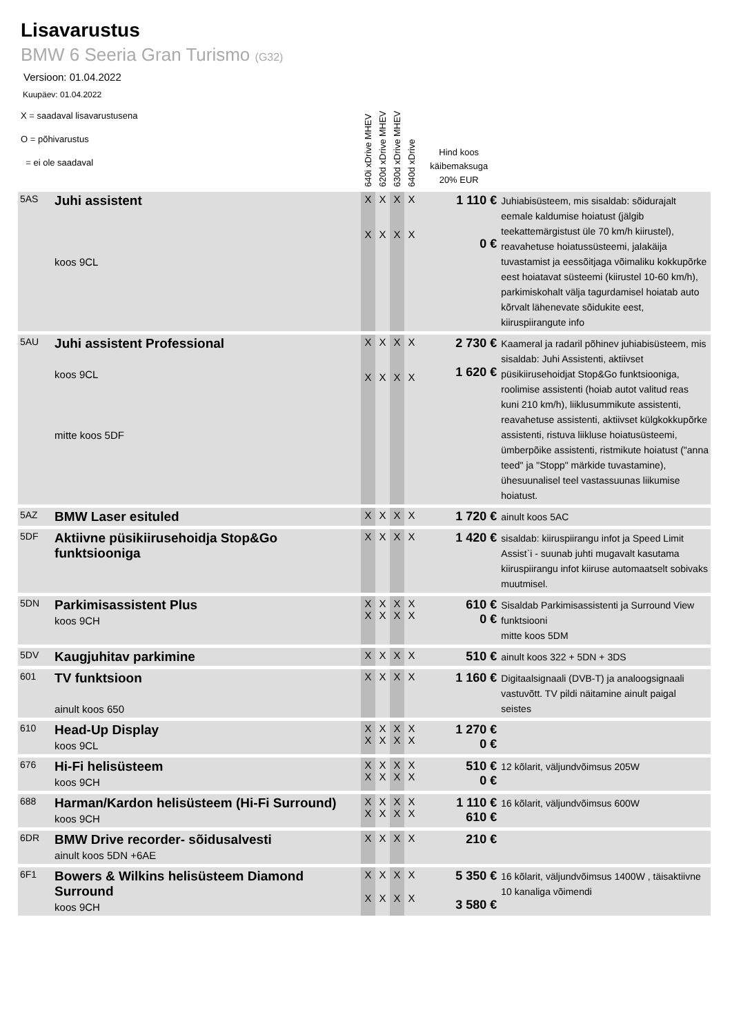Lisavarustus
BMW 6 Seeria Gran Turismo (G32)
Versioon: 01.04.2022
Kuupäev: 01.04.2022
| X = saadaval lisavarustusena O = põhivarustus = ei ole saadaval | | 640i xDrive MHEV | 620d xDrive MHEV | 630d xDrive MHEV | 640d xDrive | Hind koos käibemaksuga 20% EUR | |
| 5AS | Juhi assistent koos 9CL | X X | X X | X X | X X | 1 110 € 0 € | Juhiabisüsteem, mis sisaldab: sõidurajalt eemale kaldumise hoiatust (jälgib teekattemärgistust üle 70 km/h kiirustel), reavahetuse hoiatussüsteemi, jalakäija tuvastamist ja eessõitjaga võimaliku kokkupõrke eest hoiatavat süsteemi (kiirustel 10-60 km/h), parkimiskohalt välja tagurdamisel hoiatab auto kõrvalt lähenevate sõidukite eest, kiiruspiirangute info |
| 5AU | Juhi assistent Professional koos 9CL mitte koos 5DF | X X | X X | X X | X X | 2 730 € 1 620 € | Kaameral ja radaril põhinev juhiabisüsteem, mis sisaldab: Juhi Assistenti, aktiivset püsikiirusehoidjat Stop&Go funktsiooniga, roolimise assistenti (hoiab autot valitud reas kuni 210 km/h), liiklusummikute assistenti, reavahetuse assistenti, aktiivset külgkokkupõrke assistenti, ristuva liikluse hoiatusüsteemi, ümberpõike assistenti, ristmikute hoiatust ("anna teed" ja "Stopp" märkide tuvastamine), ühesuunalisel teel vastassuunas liikumise hoiatust. |
| 5AZ | BMW Laser esituled | X | X | X | X | 1 720 € | ainult koos 5AC |
| 5DF | Aktiivne püsikiirusehoidja Stop&Go funktsiooniga | X | X | X | X | 1 420 € | sisaldab: kiiruspiirangu infot ja Speed Limit Assist`i - suunab juhti mugavalt kasutama kiiruspiirangu infot kiiruse automaatselt sobivaks muutmisel. |
| 5DN | Parkimisassistent Plus koos 9CH | X X | X X | X X | X X | 610 € 0 € | Sisaldab Parkimisassistenti ja Surround View funktsiooni mitte koos 5DM |
| 5DV | Kaugjuhitav parkimine | X | X | X | X | 510 € | ainult koos 322 + 5DN + 3DS |
| 601 | TV funktsioon ainult koos 650 | X | X | X | X | 1 160 € | Digitaalsignaali (DVB-T) ja analoogsignaali vastuvõtt. TV pildi näitamine ainult paigal seistes |
| 610 | Head-Up Display koos 9CL | X X | X X | X X | X X | 1 270 € 0 € | |
| 676 | Hi-Fi helisüsteem koos 9CH | X X | X X | X X | X X | 510 € 0 € | 12 kõlarit, väljundvõimsus 205W |
| 688 | Harman/Kardon helisüsteem (Hi-Fi Surround) koos 9CH | X X | X X | X X | X X | 1 110 € 610 € | 16 kõlarit, väljundvõimsus 600W |
| 6DR | BMW Drive recorder- sõidusalvesti ainult koos 5DN +6AE | X | X | X | X | 210 € | |
| 6F1 | Bowers & Wilkins helisüsteem Diamond Surround koos 9CH | X X | X X | X X | X X | 5 350 € 3 580 € | 16 kõlarit, väljundvõimsus 1400W , täisaktiivne 10 kanaliga võimendi |